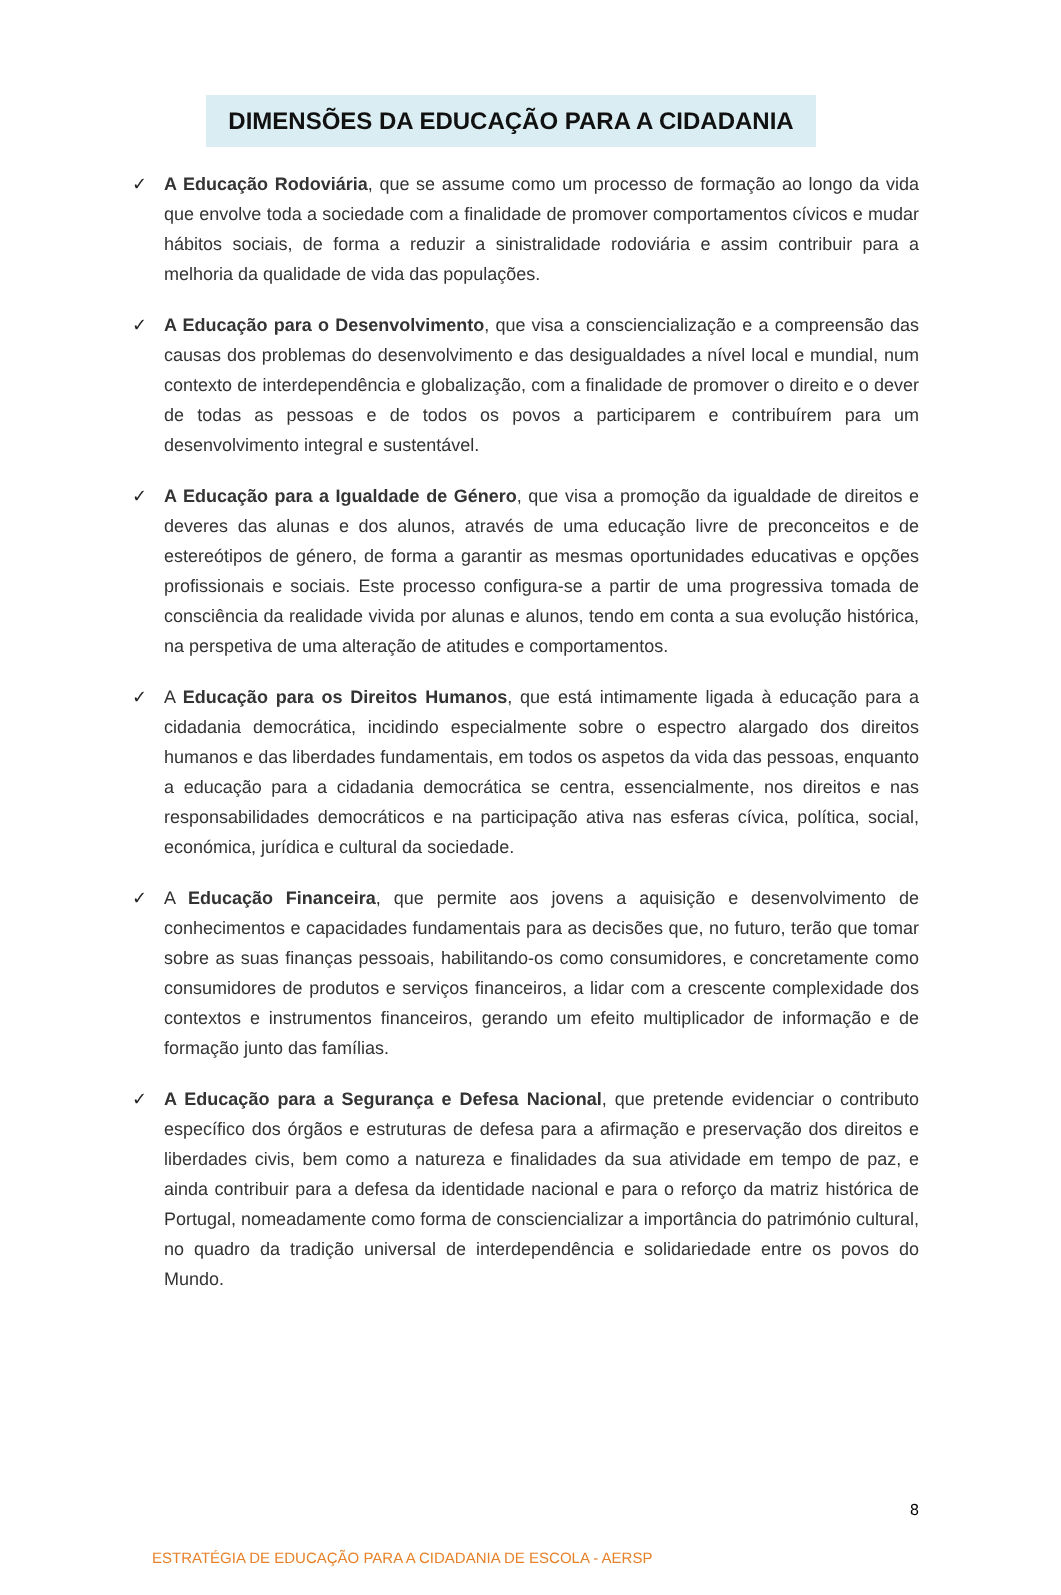DIMENSÕES DA EDUCAÇÃO PARA A CIDADANIA
✓ A Educação Rodoviária, que se assume como um processo de formação ao longo da vida que envolve toda a sociedade com a finalidade de promover comportamentos cívicos e mudar hábitos sociais, de forma a reduzir a sinistralidade rodoviária e assim contribuir para a melhoria da qualidade de vida das populações.
✓ A Educação para o Desenvolvimento, que visa a consciencialização e a compreensão das causas dos problemas do desenvolvimento e das desigualdades a nível local e mundial, num contexto de interdependência e globalização, com a finalidade de promover o direito e o dever de todas as pessoas e de todos os povos a participarem e contribuírem para um desenvolvimento integral e sustentável.
✓ A Educação para a Igualdade de Género, que visa a promoção da igualdade de direitos e deveres das alunas e dos alunos, através de uma educação livre de preconceitos e de estereótipos de género, de forma a garantir as mesmas oportunidades educativas e opções profissionais e sociais. Este processo configura-se a partir de uma progressiva tomada de consciência da realidade vivida por alunas e alunos, tendo em conta a sua evolução histórica, na perspetiva de uma alteração de atitudes e comportamentos.
✓ A Educação para os Direitos Humanos, que está intimamente ligada à educação para a cidadania democrática, incidindo especialmente sobre o espectro alargado dos direitos humanos e das liberdades fundamentais, em todos os aspetos da vida das pessoas, enquanto a educação para a cidadania democrática se centra, essencialmente, nos direitos e nas responsabilidades democráticos e na participação ativa nas esferas cívica, política, social, económica, jurídica e cultural da sociedade.
✓ A Educação Financeira, que permite aos jovens a aquisição e desenvolvimento de conhecimentos e capacidades fundamentais para as decisões que, no futuro, terão que tomar sobre as suas finanças pessoais, habilitando-os como consumidores, e concretamente como consumidores de produtos e serviços financeiros, a lidar com a crescente complexidade dos contextos e instrumentos financeiros, gerando um efeito multiplicador de informação e de formação junto das famílias.
✓ A Educação para a Segurança e Defesa Nacional, que pretende evidenciar o contributo específico dos órgãos e estruturas de defesa para a afirmação e preservação dos direitos e liberdades civis, bem como a natureza e finalidades da sua atividade em tempo de paz, e ainda contribuir para a defesa da identidade nacional e para o reforço da matriz histórica de Portugal, nomeadamente como forma de consciencializar a importância do património cultural, no quadro da tradição universal de interdependência e solidariedade entre os povos do Mundo.
8
ESTRATÉGIA DE EDUCAÇÃO PARA A CIDADANIA DE ESCOLA - AERSP